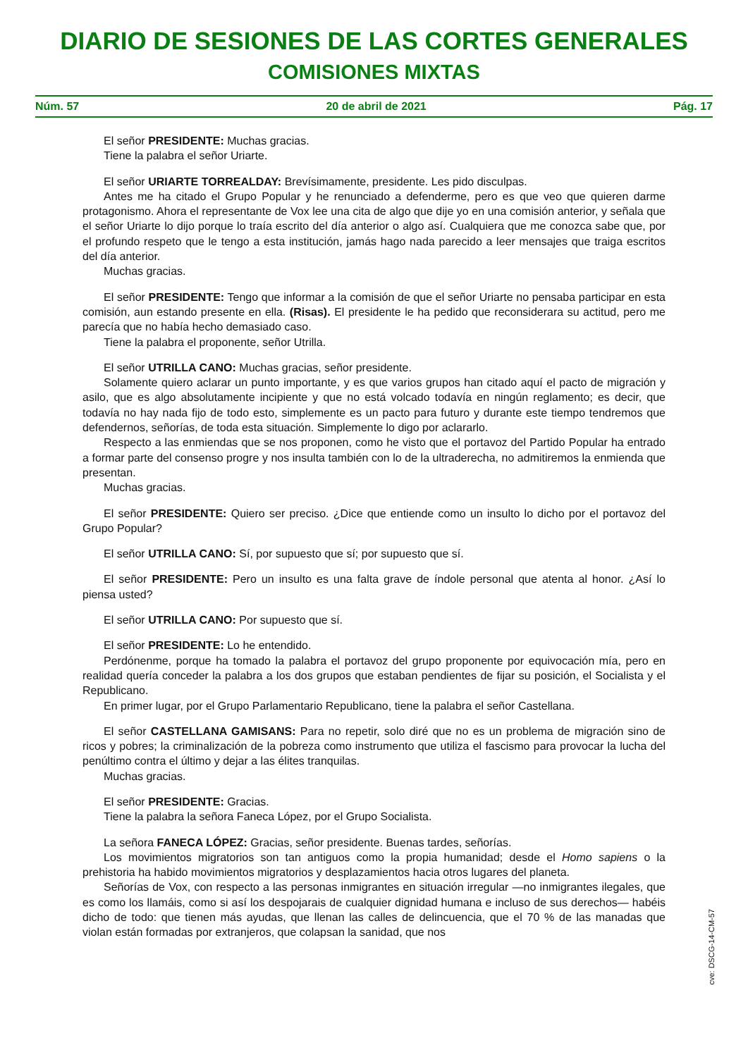DIARIO DE SESIONES DE LAS CORTES GENERALES
COMISIONES MIXTAS
Núm. 57 20 de abril de 2021 Pág. 17
El señor PRESIDENTE: Muchas gracias.
Tiene la palabra el señor Uriarte.
El señor URIARTE TORREALDAY: Brevísimamente, presidente. Les pido disculpas.
Antes me ha citado el Grupo Popular y he renunciado a defenderme, pero es que veo que quieren darme protagonismo. Ahora el representante de Vox lee una cita de algo que dije yo en una comisión anterior, y señala que el señor Uriarte lo dijo porque lo traía escrito del día anterior o algo así. Cualquiera que me conozca sabe que, por el profundo respeto que le tengo a esta institución, jamás hago nada parecido a leer mensajes que traiga escritos del día anterior.
Muchas gracias.
El señor PRESIDENTE: Tengo que informar a la comisión de que el señor Uriarte no pensaba participar en esta comisión, aun estando presente en ella. (Risas). El presidente le ha pedido que reconsiderara su actitud, pero me parecía que no había hecho demasiado caso.
Tiene la palabra el proponente, señor Utrilla.
El señor UTRILLA CANO: Muchas gracias, señor presidente.
Solamente quiero aclarar un punto importante, y es que varios grupos han citado aquí el pacto de migración y asilo, que es algo absolutamente incipiente y que no está volcado todavía en ningún reglamento; es decir, que todavía no hay nada fijo de todo esto, simplemente es un pacto para futuro y durante este tiempo tendremos que defendernos, señorías, de toda esta situación. Simplemente lo digo por aclararlo.
Respecto a las enmiendas que se nos proponen, como he visto que el portavoz del Partido Popular ha entrado a formar parte del consenso progre y nos insulta también con lo de la ultraderecha, no admitiremos la enmienda que presentan.
Muchas gracias.
El señor PRESIDENTE: Quiero ser preciso. ¿Dice que entiende como un insulto lo dicho por el portavoz del Grupo Popular?
El señor UTRILLA CANO: Sí, por supuesto que sí; por supuesto que sí.
El señor PRESIDENTE: Pero un insulto es una falta grave de índole personal que atenta al honor. ¿Así lo piensa usted?
El señor UTRILLA CANO: Por supuesto que sí.
El señor PRESIDENTE: Lo he entendido.
Perdónenme, porque ha tomado la palabra el portavoz del grupo proponente por equivocación mía, pero en realidad quería conceder la palabra a los dos grupos que estaban pendientes de fijar su posición, el Socialista y el Republicano.
En primer lugar, por el Grupo Parlamentario Republicano, tiene la palabra el señor Castellana.
El señor CASTELLANA GAMISANS: Para no repetir, solo diré que no es un problema de migración sino de ricos y pobres; la criminalización de la pobreza como instrumento que utiliza el fascismo para provocar la lucha del penúltimo contra el último y dejar a las élites tranquilas.
Muchas gracias.
El señor PRESIDENTE: Gracias.
Tiene la palabra la señora Faneca López, por el Grupo Socialista.
La señora FANECA LÓPEZ: Gracias, señor presidente. Buenas tardes, señorías.
Los movimientos migratorios son tan antiguos como la propia humanidad; desde el Homo sapiens o la prehistoria ha habido movimientos migratorios y desplazamientos hacia otros lugares del planeta.
Señorías de Vox, con respecto a las personas inmigrantes en situación irregular —no inmigrantes ilegales, que es como los llamáis, como si así los despojarais de cualquier dignidad humana e incluso de sus derechos— habéis dicho de todo: que tienen más ayudas, que llenan las calles de delincuencia, que el 70 % de las manadas que violan están formadas por extranjeros, que colapsan la sanidad, que nos
cve: DSCG-14-CM-57